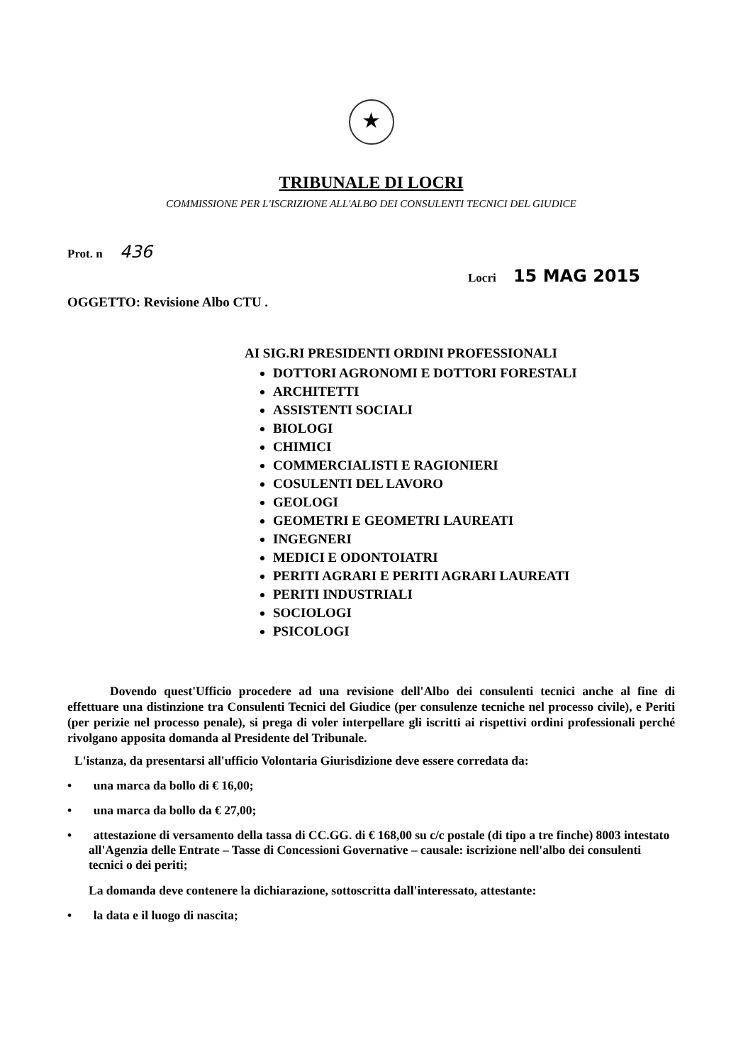★
TRIBUNALE DI LOCRI
COMMISSIONE PER L'ISCRIZIONE ALL'ALBO DEI CONSULENTI TECNICI DEL GIUDICE
Prot. n 436
Locri 15 MAG 2015
OGGETTO: Revisione Albo CTU .
AI SIG.RI PRESIDENTI ORDINI PROFESSIONALI
DOTTORI AGRONOMI E DOTTORI FORESTALI
ARCHITETTI
ASSISTENTI SOCIALI
BIOLOGI
CHIMICI
COMMERCIALISTI E RAGIONIERI
COSULENTI DEL LAVORO
GEOLOGI
GEOMETRI E GEOMETRI LAUREATI
INGEGNERI
MEDICI E ODONTOIATRI
PERITI AGRARI E PERITI AGRARI LAUREATI
PERITI INDUSTRIALI
SOCIOLOGI
PSICOLOGI
Dovendo quest'Ufficio procedere ad una revisione dell'Albo dei consulenti tecnici anche al fine di effettuare una distinzione tra Consulenti Tecnici del Giudice (per consulenze tecniche nel processo civile), e Periti (per perizie nel processo penale), si prega di voler interpellare gli iscritti ai rispettivi ordini professionali perché rivolgano apposita domanda al Presidente del Tribunale.
L'istanza, da presentarsi all'ufficio Volontaria Giurisdizione deve essere corredata da:
• una marca da bollo di € 16,00;
• una marca da bollo da € 27,00;
• attestazione di versamento della tassa di CC.GG. di € 168,00 su c/c postale (di tipo a tre finche) 8003 intestato all'Agenzia delle Entrate – Tasse di Concessioni Governative – causale: iscrizione nell'albo dei consulenti tecnici o dei periti;
La domanda deve contenere la dichiarazione, sottoscritta dall'interessato, attestante:
• la data e il luogo di nascita;